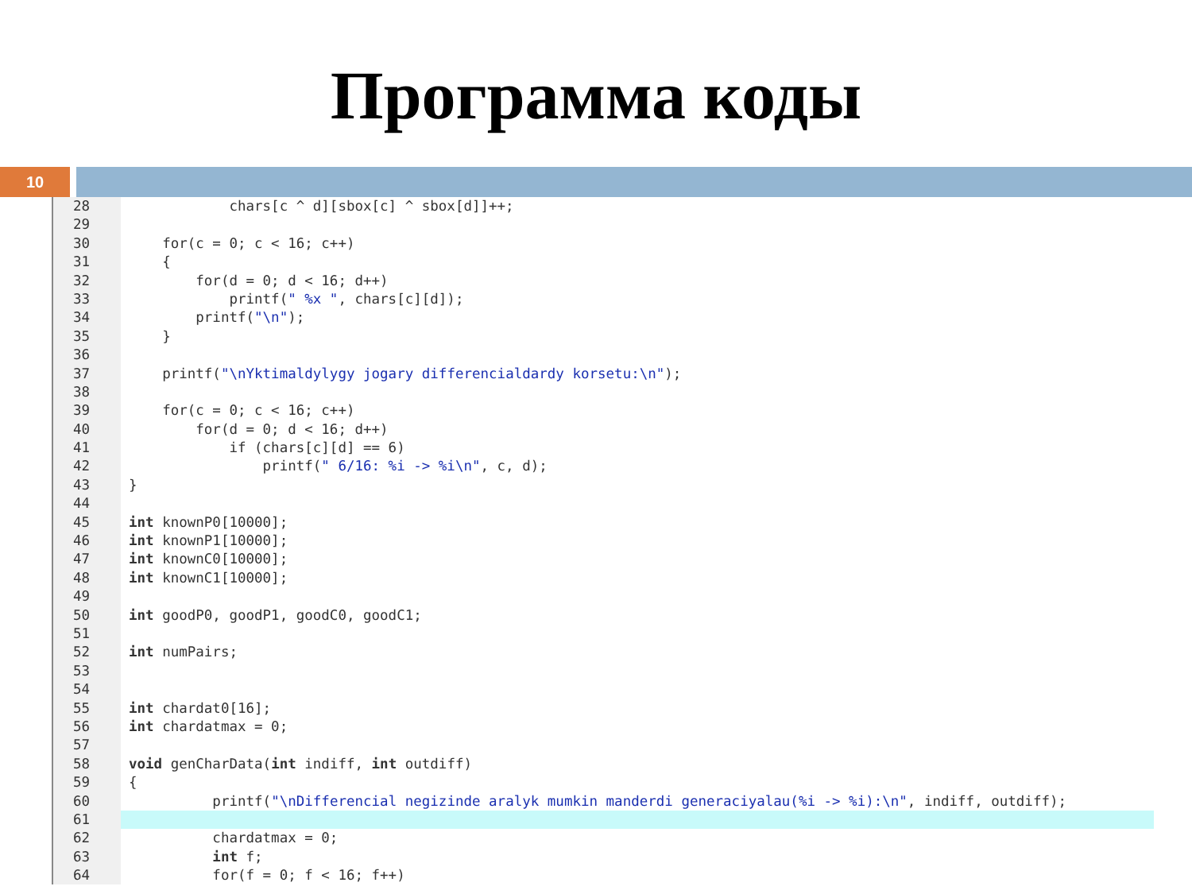Программа коды
10
28 chars[c ^ d][sbox[c] ^ sbox[d]]++;
29
30 for(c = 0; c < 16; c++)
31 {
32 for(d = 0; d < 16; d++)
33 printf(" %x ", chars[c][d]);
34 printf("\n");
35 }
36
37 printf("\nYktimaldylygy jogary differencialdardy korsetu:\n");
38
39 for(c = 0; c < 16; c++)
40 for(d = 0; d < 16; d++)
41 if (chars[c][d] == 6)
42 printf(" 6/16: %i -> %i\n", c, d);
43 }
44
45 int knownP0[10000];
46 int knownP1[10000];
47 int knownC0[10000];
48 int knownC1[10000];
49
50 int goodP0, goodP1, goodC0, goodC1;
51
52 int numPairs;
53
54
55 int chardat0[16];
56 int chardatmax = 0;
57
58 void genCharData(int indiff, int outdiff)
59 {
60 printf("\nDifferencial negizinde aralyk mumkin manderdi generaciyalau(%i -> %i):\n", indiff, outdiff);
61
62 chardatmax = 0;
63 int f;
64 for(f = 0; f < 16; f++)